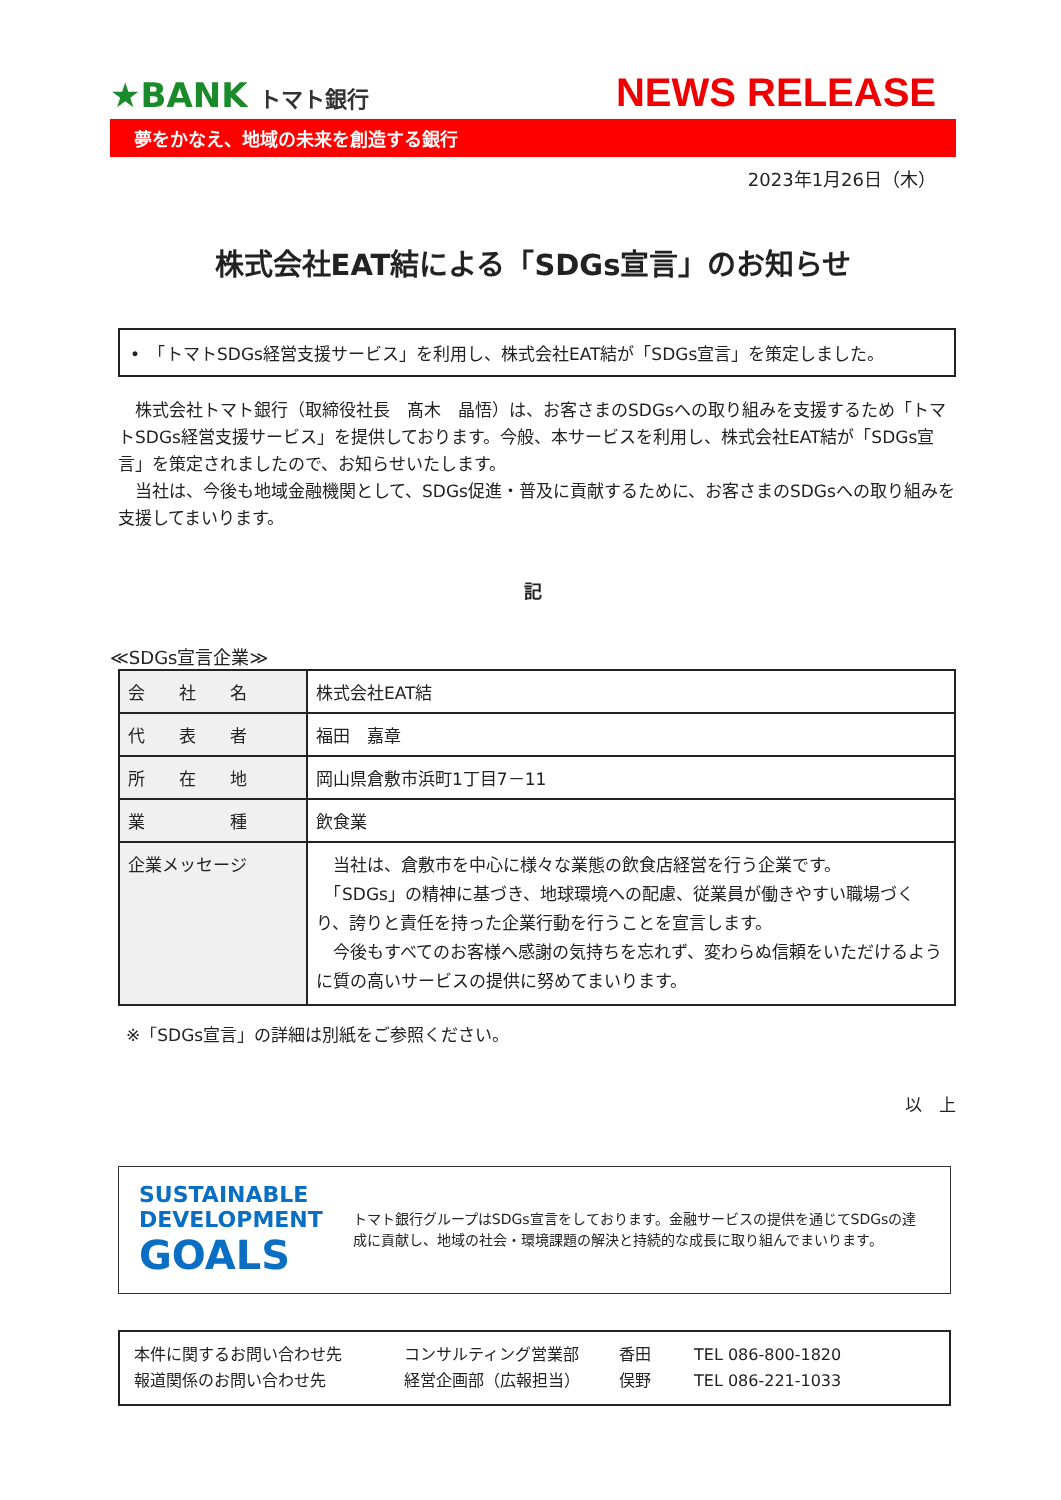★BANK トマト銀行
NEWS RELEASE
夢をかなえ、地域の未来を創造する銀行
2023年1月26日（木）
株式会社EAT結による「SDGs宣言」のお知らせ
•　「トマトSDGs経営支援サービス」を利用し、株式会社EAT結が「SDGs宣言」を策定しました。
株式会社トマト銀行（取締役社長　髙木　晶悟）は、お客さまのSDGsへの取り組みを支援するため「トマトSDGs経営支援サービス」を提供しております。今般、本サービスを利用し、株式会社EAT結が「SDGs宣言」を策定されましたので、お知らせいたします。
当社は、今後も地域金融機関として、SDGs促進・普及に貢献するために、お客さまのSDGsへの取り組みを支援してまいります。
記
≪SDGs宣言企業≫
| 会 社 名 | 株式会社EAT結 |
| 代 表 者 | 福田 嘉章 |
| 所 在 地 | 岡山県倉敷市浜町1丁目7－11 |
| 業 種 | 飲食業 |
| 企業メッセージ | 当社は、倉敷市を中心に様々な業態の飲食店経営を行う企業です。 「SDGs」の精神に基づき、地球環境への配慮、従業員が働きやすい職場づくり、誇りと責任を持った企業行動を行うことを宣言します。 今後もすべてのお客様へ感謝の気持ちを忘れず、変わらぬ信頼をいただけるように質の高いサービスの提供に努めてまいります。 |
※「SDGs宣言」の詳細は別紙をご参照ください。
以　上
SUSTAINABLE DEVELOPMENT GOALS
トマト銀行グループはSDGs宣言をしております。金融サービスの提供を通じてSDGsの達成に貢献し、地域の社会・環境課題の解決と持続的な成長に取り組んでまいります。
本件に関するお問い合わせ先 コンサルティング営業部 香田 TEL 086-800-1820
報道関係のお問い合わせ先 経営企画部（広報担当） 俣野 TEL 086-221-1033